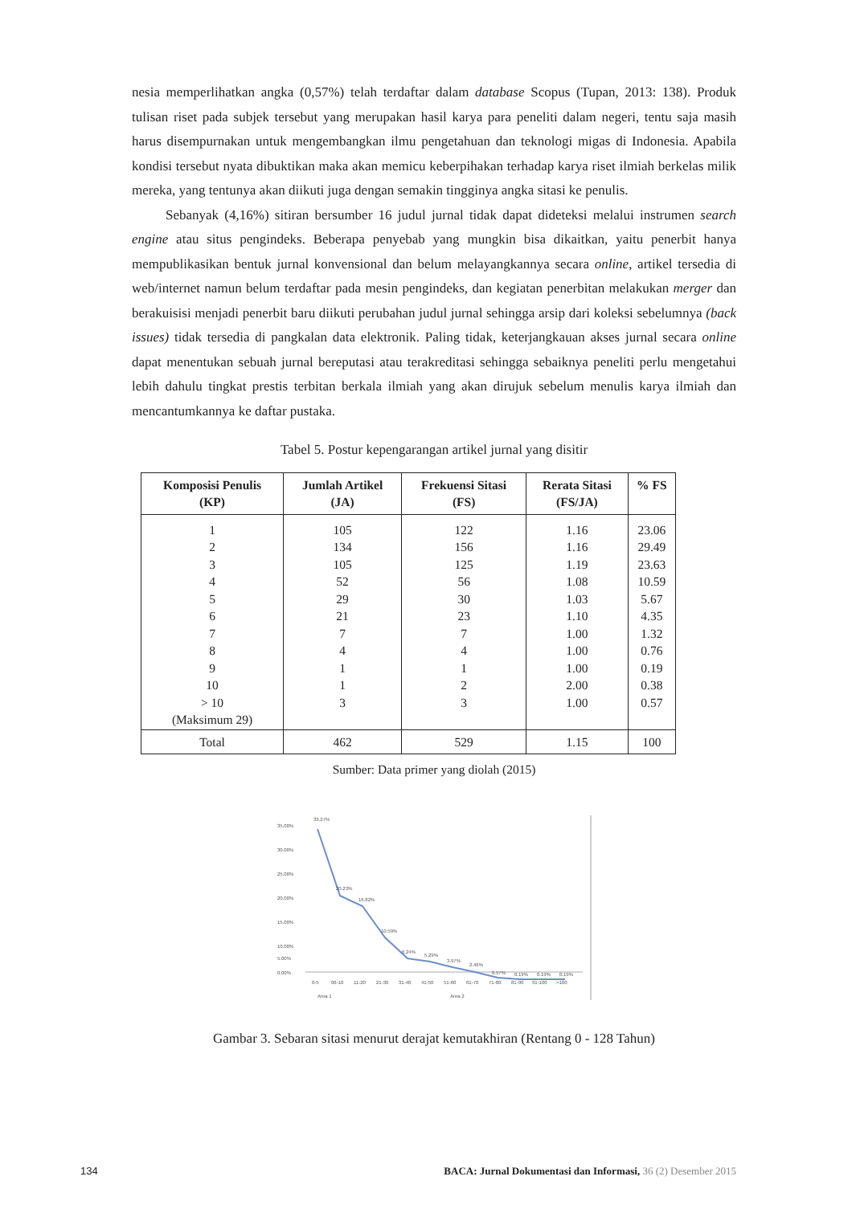nesia memperlihatkan angka (0,57%) telah terdaftar dalam database Scopus (Tupan, 2013: 138). Produk tulisan riset pada subjek tersebut yang merupakan hasil karya para peneliti dalam negeri, tentu saja masih harus disempurnakan untuk mengembangkan ilmu pengetahuan dan teknologi migas di Indonesia. Apabila kondisi tersebut nyata dibuktikan maka akan memicu keberpihakan terhadap karya riset ilmiah berkelas milik mereka, yang tentunya akan diikuti juga dengan semakin tingginya angka sitasi ke penulis.
Sebanyak (4,16%) sitiran bersumber 16 judul jurnal tidak dapat dideteksi melalui instrumen search engine atau situs pengindeks. Beberapa penyebab yang mungkin bisa dikaitkan, yaitu penerbit hanya mempublikasikan bentuk jurnal konvensional dan belum melayangkannya secara online, artikel tersedia di web/internet namun belum terdaftar pada mesin pengindeks, dan kegiatan penerbitan melakukan merger dan berakuisisi menjadi penerbit baru diikuti perubahan judul jurnal sehingga arsip dari koleksi sebelumnya (back issues) tidak tersedia di pangkalan data elektronik. Paling tidak, keterjangkauan akses jurnal secara online dapat menentukan sebuah jurnal bereputasi atau terakreditasi sehingga sebaiknya peneliti perlu mengetahui lebih dahulu tingkat prestis terbitan berkala ilmiah yang akan dirujuk sebelum menulis karya ilmiah dan mencantumkannya ke daftar pustaka.
Tabel 5. Postur kepengarangan artikel jurnal yang disitir
| Komposisi Penulis (KP) | Jumlah Artikel (JA) | Frekuensi Sitasi (FS) | Rerata Sitasi (FS/JA) | % FS |
| --- | --- | --- | --- | --- |
| 1 2 3 4 5 6 7 8 9 10 > 10 (Maksimum 29) | 105 134 105 52 29 21 7 4 1 1 3 | 122 156 125 56 30 23 7 4 1 2 3 | 1.16 1.16 1.19 1.08 1.03 1.10 1.00 1.00 1.00 2.00 1.00 | 23.06 29.49 23.63 10.59 5.67 4.35 1.32 0.76 0.19 0.38 0.57 |
| Total | 462 | 529 | 1.15 | 100 |
Sumber: Data primer yang diolah (2015)
35.00%
30.00%
25.00%
20.00%
15.00%
10.00%
5.00%
0.00%
33.27%
20.23%
16.82%
10.59%
6.24%
5.29%
3.97%
2.46%
0.57%
0.19%
0.19%
0.19%
0-5
06-10
11-20
21-30
31-40
41-50
51-60
61-70
71-80
81-90
91-100
>100
Area 1
Area 2
Gambar 3. Sebaran sitasi menurut derajat kemutakhiran (Rentang 0 - 128 Tahun)
134 BACA: Jurnal Dokumentasi dan Informasi, 36 (2) Desember 2015